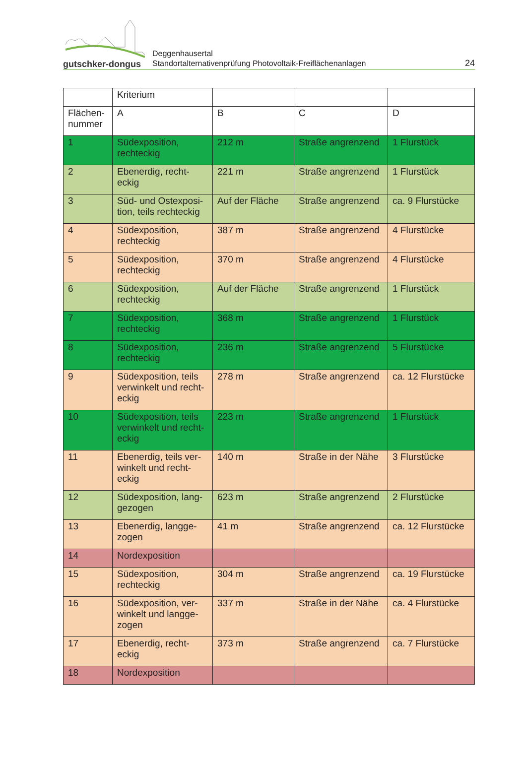gutschker-dongus
Deggenhausertal
Standortalternativenprüfung Photovoltaik-Freiflächenanlagen
24
| | Kriterium | | | |
| Flächen- nummer | A | B | C | D |
| 1 | Südexposition, rechteckig | 212 m | Straße angrenzend | 1 Flurstück |
| 2 | Ebenerdig, recht-eckig | 221 m | Straße angrenzend | 1 Flurstück |
| 3 | Süd- und Ostexposi-tion, teils rechteckig | Auf der Fläche | Straße angrenzend | ca. 9 Flurstücke |
| 4 | Südexposition, rechteckig | 387 m | Straße angrenzend | 4 Flurstücke |
| 5 | Südexposition, rechteckig | 370 m | Straße angrenzend | 4 Flurstücke |
| 6 | Südexposition, rechteckig | Auf der Fläche | Straße angrenzend | 1 Flurstück |
| 7 | Südexposition, rechteckig | 368 m | Straße angrenzend | 1 Flurstück |
| 8 | Südexposition, rechteckig | 236 m | Straße angrenzend | 5 Flurstücke |
| 9 | Südexposition, teils verwinkelt und recht-eckig | 278 m | Straße angrenzend | ca. 12 Flurstücke |
| 10 | Südexposition, teils verwinkelt und recht-eckig | 223 m | Straße angrenzend | 1 Flurstück |
| 11 | Ebenerdig, teils ver-winkelt und recht-eckig | 140 m | Straße in der Nähe | 3 Flurstücke |
| 12 | Südexposition, lang-gezogen | 623 m | Straße angrenzend | 2 Flurstücke |
| 13 | Ebenerdig, langge-zogen | 41 m | Straße angrenzend | ca. 12 Flurstücke |
| 14 | Nordexposition | | | |
| 15 | Südexposition, rechteckig | 304 m | Straße angrenzend | ca. 19 Flurstücke |
| 16 | Südexposition, ver-winkelt und langge-zogen | 337 m | Straße in der Nähe | ca. 4 Flurstücke |
| 17 | Ebenerdig, recht-eckig | 373 m | Straße angrenzend | ca. 7 Flurstücke |
| 18 | Nordexposition | | | |